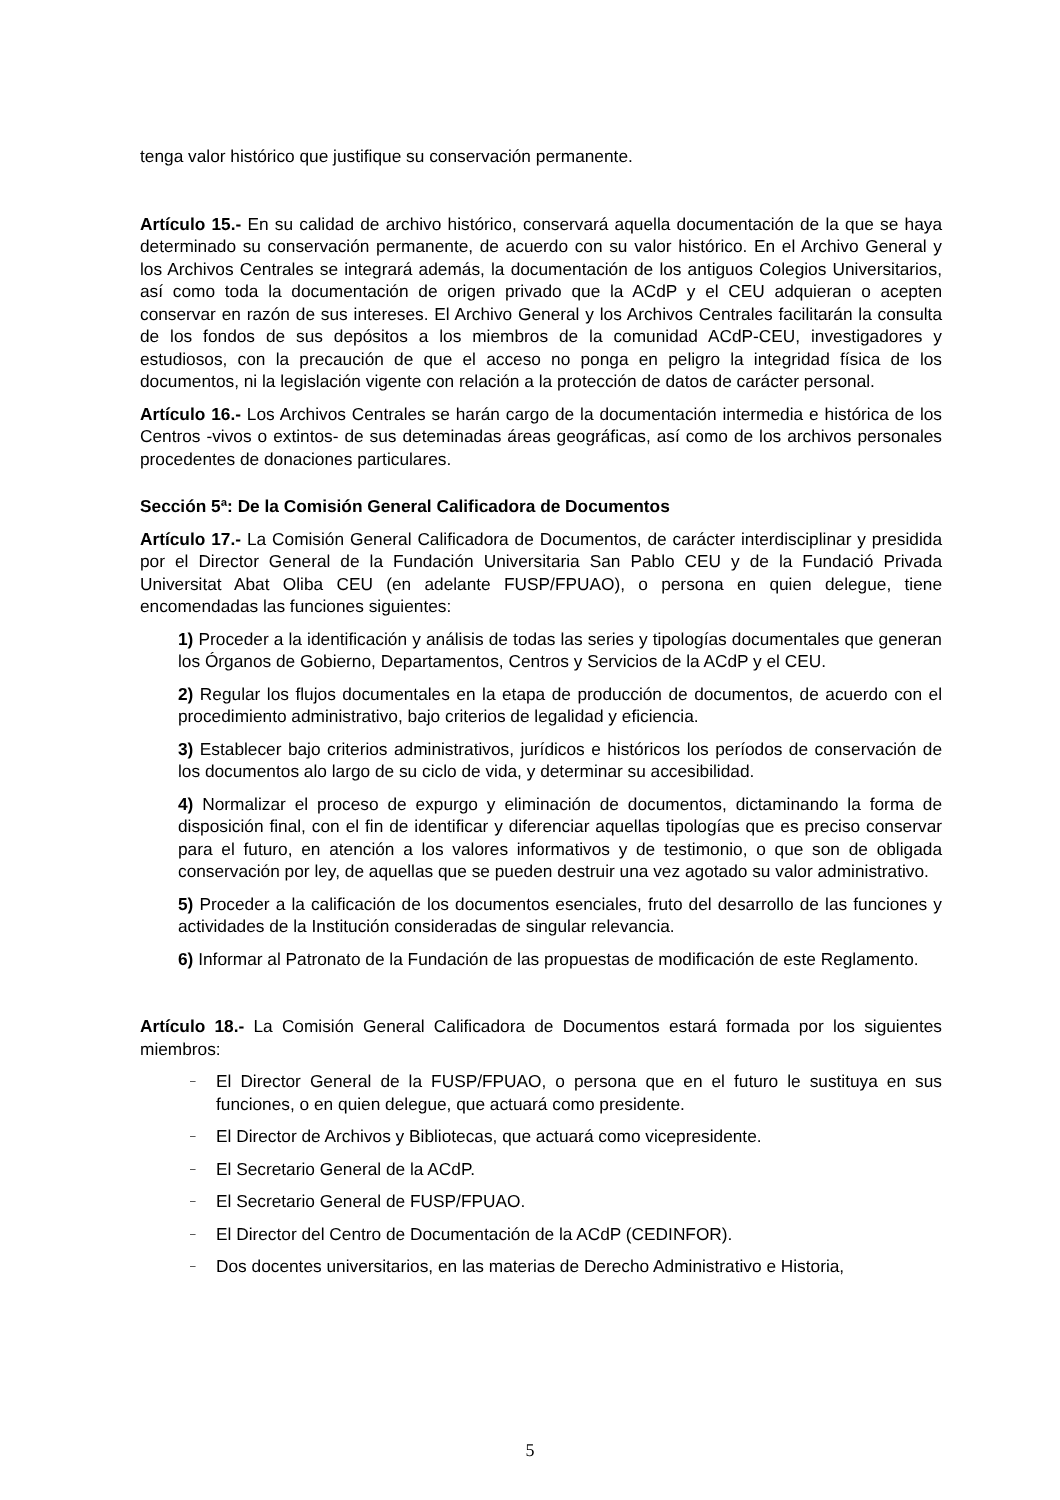tenga valor histórico que justifique su conservación permanente.
Artículo 15.- En su calidad de archivo histórico, conservará aquella documentación de la que se haya determinado su conservación permanente, de acuerdo con su valor histórico. En el Archivo General y los Archivos Centrales se integrará además, la documentación de los antiguos Colegios Universitarios, así como toda la documentación de origen privado que la ACdP y el CEU adquieran o acepten conservar en razón de sus intereses. El Archivo General y los Archivos Centrales facilitarán la consulta de los fondos de sus depósitos a los miembros de la comunidad ACdP-CEU, investigadores y estudiosos, con la precaución de que el acceso no ponga en peligro la integridad física de los documentos, ni la legislación vigente con relación a la protección de datos de carácter personal.
Artículo 16.- Los Archivos Centrales se harán cargo de la documentación intermedia e histórica de los Centros -vivos o extintos- de sus deteminadas áreas geográficas, así como de los archivos personales procedentes de donaciones particulares.
Sección 5ª: De la Comisión General Calificadora de Documentos
Artículo 17.- La Comisión General Calificadora de Documentos, de carácter interdisciplinar y presidida por el Director General de la Fundación Universitaria San Pablo CEU y de la Fundació Privada Universitat Abat Oliba CEU (en adelante FUSP/FPUAO), o persona en quien delegue, tiene encomendadas las funciones siguientes:
1) Proceder a la identificación y análisis de todas las series y tipologías documentales que generan los Órganos de Gobierno, Departamentos, Centros y Servicios de la ACdP y el CEU.
2) Regular los flujos documentales en la etapa de producción de documentos, de acuerdo con el procedimiento administrativo, bajo criterios de legalidad y eficiencia.
3) Establecer bajo criterios administrativos, jurídicos e históricos los períodos de conservación de los documentos alo largo de su ciclo de vida, y determinar su accesibilidad.
4) Normalizar el proceso de expurgo y eliminación de documentos, dictaminando la forma de disposición final, con el fin de identificar y diferenciar aquellas tipologías que es preciso conservar para el futuro, en atención a los valores informativos y de testimonio, o que son de obligada conservación por ley, de aquellas que se pueden destruir una vez agotado su valor administrativo.
5) Proceder a la calificación de los documentos esenciales, fruto del desarrollo de las funciones y actividades de la Institución consideradas de singular relevancia.
6) Informar al Patronato de la Fundación de las propuestas de modificación de este Reglamento.
Artículo 18.- La Comisión General Calificadora de Documentos estará formada por los siguientes miembros:
– El Director General de la FUSP/FPUAO, o persona que en el futuro le sustituya en sus funciones, o en quien delegue, que actuará como presidente.
– El Director de Archivos y Bibliotecas, que actuará como vicepresidente.
– El Secretario General de la ACdP.
– El Secretario General de FUSP/FPUAO.
– El Director del Centro de Documentación de la ACdP (CEDINFOR).
– Dos docentes universitarios, en las materias de Derecho Administrativo e Historia,
5